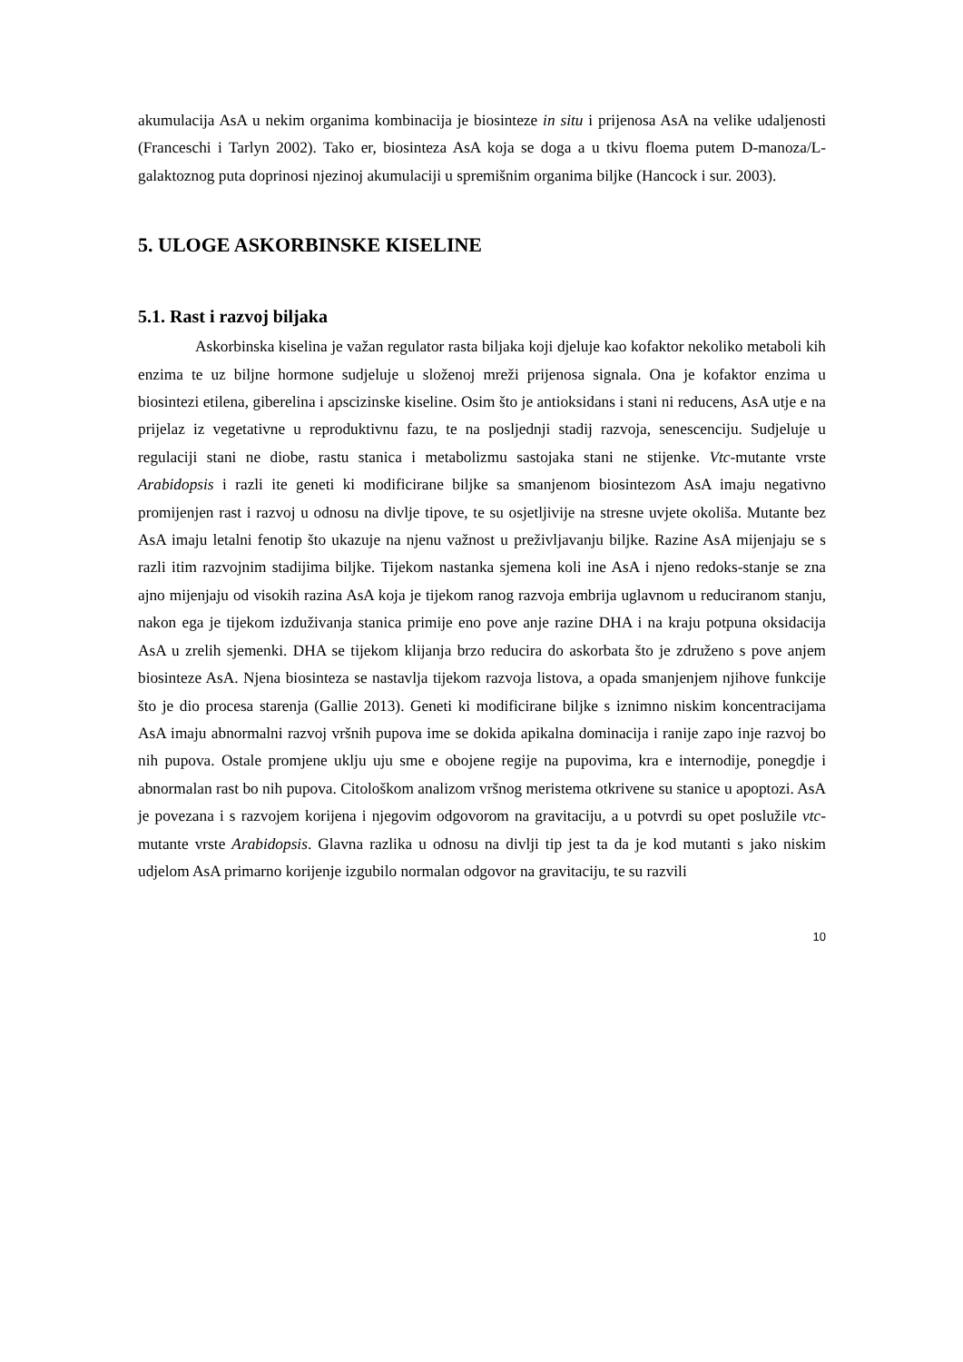akumulacija AsA u nekim organima kombinacija je biosinteze in situ i prijenosa AsA na velike udaljenosti (Franceschi i Tarlyn 2002). Tako er, biosinteza AsA koja se doga a u tkivu floema putem D-manoza/L-galaktoznog puta doprinosi njezinoj akumulaciji u spremišnim organima biljke (Hancock i sur. 2003).
5. ULOGE ASKORBINSKE KISELINE
5.1. Rast i razvoj biljaka
Askorbinska kiselina je važan regulator rasta biljaka koji djeluje kao kofaktor nekoliko metaboli kih enzima te uz biljne hormone sudjeluje u složenoj mreži prijenosa signala. Ona je kofaktor enzima u biosintezi etilena, giberelina i apscizinske kiseline. Osim što je antioksidans i stani ni reducens, AsA utje e na prijelaz iz vegetativne u reproduktivnu fazu, te na posljednji stadij razvoja, senescenciju. Sudjeluje u regulaciji stani ne diobe, rastu stanica i metabolizmu sastojaka stani ne stijenke. Vtc-mutante vrste Arabidopsis i razli ite geneti ki modificirane biljke sa smanjenom biosintezom AsA imaju negativno promijenjen rast i razvoj u odnosu na divlje tipove, te su osjetljivije na stresne uvjete okoliša. Mutante bez AsA imaju letalni fenotip što ukazuje na njenu važnost u preživljavanju biljke. Razine AsA mijenjaju se s razli itim razvojnim stadijima biljke. Tijekom nastanka sjemena koli ine AsA i njeno redoks-stanje se zna ajno mijenjaju od visokih razina AsA koja je tijekom ranog razvoja embrija uglavnom u reduciranom stanju, nakon ega je tijekom izduživanja stanica primije eno pove anje razine DHA i na kraju potpuna oksidacija AsA u zrelih sjemenki. DHA se tijekom klijanja brzo reducira do askorbata što je združeno s pove anjem biosinteze AsA. Njena biosinteza se nastavlja tijekom razvoja listova, a opada smanjenjem njihove funkcije što je dio procesa starenja (Gallie 2013). Geneti ki modificirane biljke s iznimno niskim koncentracijama AsA imaju abnormalni razvoj vršnih pupova ime se dokida apikalna dominacija i ranije zapo inje razvoj bo nih pupova. Ostale promjene uklju uju sme e obojene regije na pupovima, kra e internodije, ponegdje i abnormalan rast bo nih pupova. Citološkom analizom vršnog meristema otkrivene su stanice u apoptozi. AsA je povezana i s razvojem korijena i njegovim odgovorom na gravitaciju, a u potvrdi su opet poslužile vtc-mutante vrste Arabidopsis. Glavna razlika u odnosu na divlji tip jest ta da je kod mutanti s jako niskim udjelom AsA primarno korijenje izgubilo normalan odgovor na gravitaciju, te su razvili
10